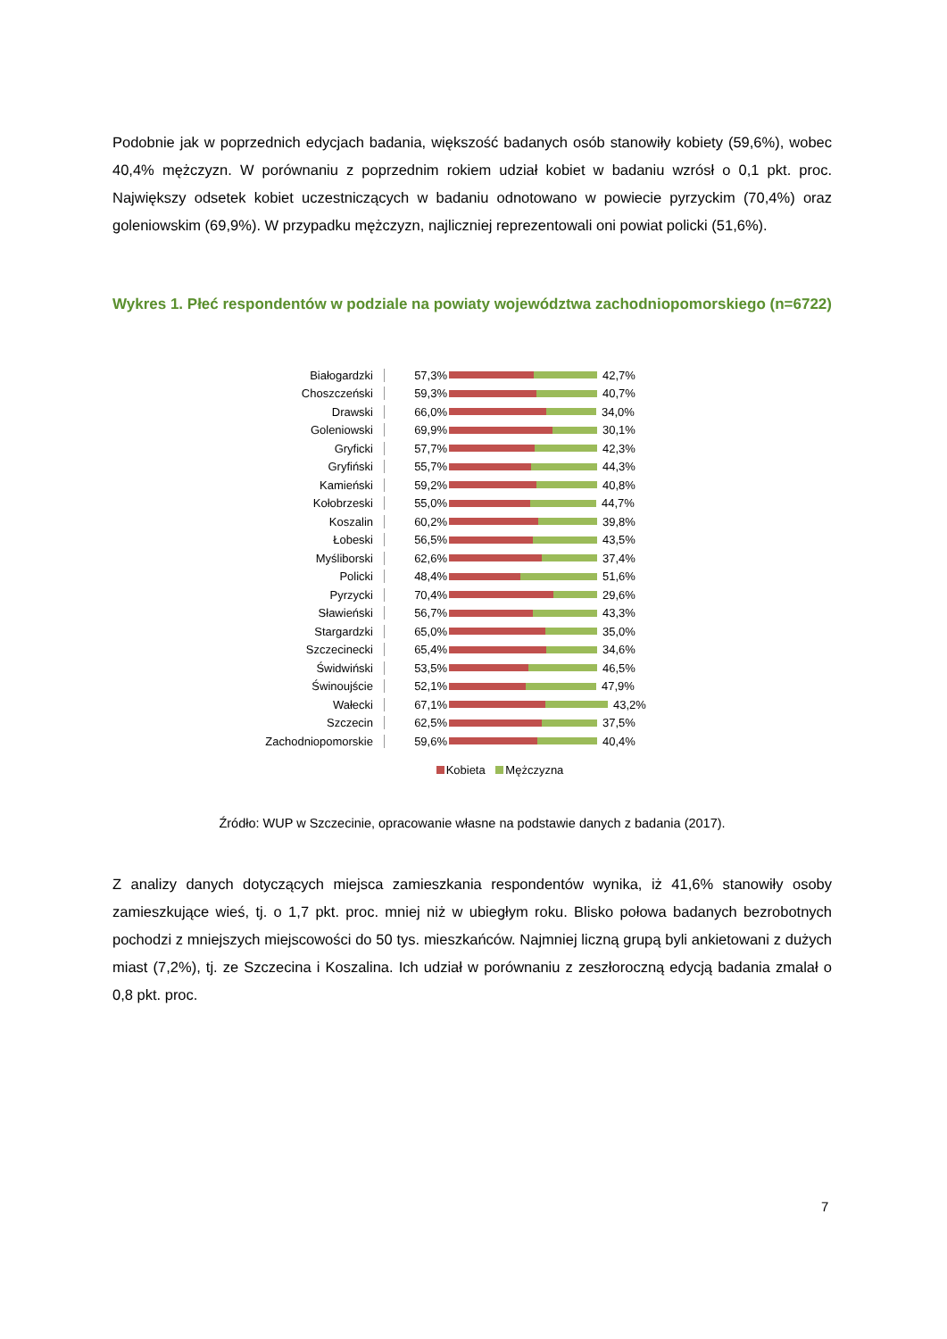Podobnie jak w poprzednich edycjach badania, większość badanych osób stanowiły kobiety (59,6%), wobec 40,4% mężczyzn. W porównaniu z poprzednim rokiem udział kobiet w badaniu wzrósł o 0,1 pkt. proc. Największy odsetek kobiet uczestniczących w badaniu odnotowano w powiecie pyrzyckim (70,4%) oraz goleniowskim (69,9%). W przypadku mężczyzn, najliczniej reprezentowali oni powiat policki (51,6%).
Wykres 1. Płeć respondentów w podziale na powiaty województwa zachodniopomorskiego (n=6722)
Białogardzki 57,3% 42,7%
Choszczeński 59,3% 40,7%
Drawski 66,0% 34,0%
Goleniowski 69,9% 30,1%
Gryficki 57,7% 42,3%
Gryfiński 55,7% 44,3%
Kamieński 59,2% 40,8%
Kołobrzeski 55,0% 44,7%
Koszalin 60,2% 39,8%
Łobeski 56,5% 43,5%
Myśliborski 62,6% 37,4%
Policki 48,4% 51,6%
Pyrzycki 70,4% 29,6%
Sławieński 56,7% 43,3%
Stargardzki 65,0% 35,0%
Szczecinecki 65,4% 34,6%
Świdwiński 53,5% 46,5%
Świnoujście 52,1% 47,9%
Wałecki 67,1% 43,2%
Szczecin 62,5% 37,5%
Zachodniopomorskie 59,6% 40,4%
Kobieta Mężczyzna
Źródło: WUP w Szczecinie, opracowanie własne na podstawie danych z badania (2017).
Z analizy danych dotyczących miejsca zamieszkania respondentów wynika, iż 41,6% stanowiły osoby zamieszkujące wieś, tj. o 1,7 pkt. proc. mniej niż w ubiegłym roku. Blisko połowa badanych bezrobotnych pochodzi z mniejszych miejscowości do 50 tys. mieszkańców. Najmniej liczną grupą byli ankietowani z dużych miast (7,2%), tj. ze Szczecina i Koszalina. Ich udział w porównaniu z zeszłoroczną edycją badania zmalał o 0,8 pkt. proc.
7